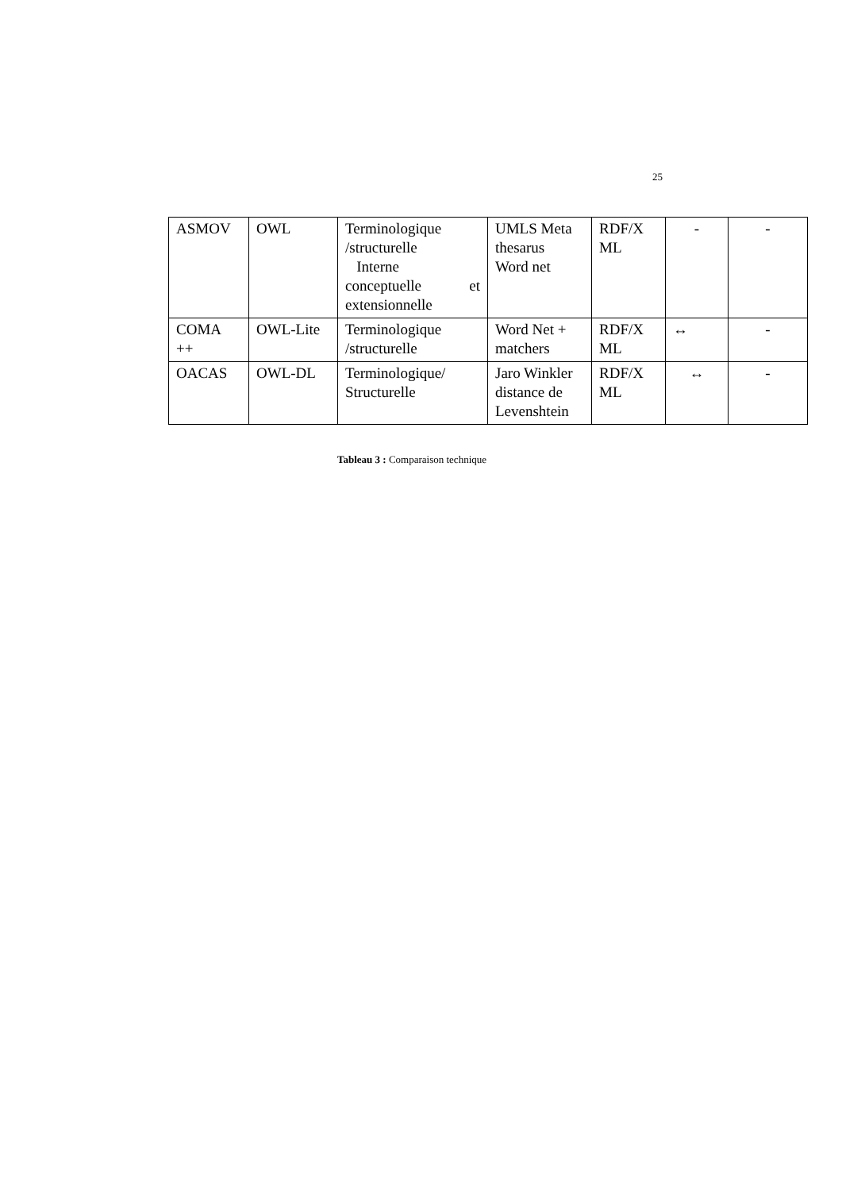25
| ASMOV | OWL | Terminologique /structurelle Interne conceptuelle et extensionnelle | UMLS Meta thesarus Word net | RDF/X ML | - | - |
| COMA ++ | OWL-Lite | Terminologique /structurelle | Word Net + matchers | RDF/X ML | ↔ | - |
| OACAS | OWL-DL | Terminologique/ Structurelle | Jaro Winkler distance de Levenshtein | RDF/X ML | ↔ | - |
Tableau 3 : Comparaison technique